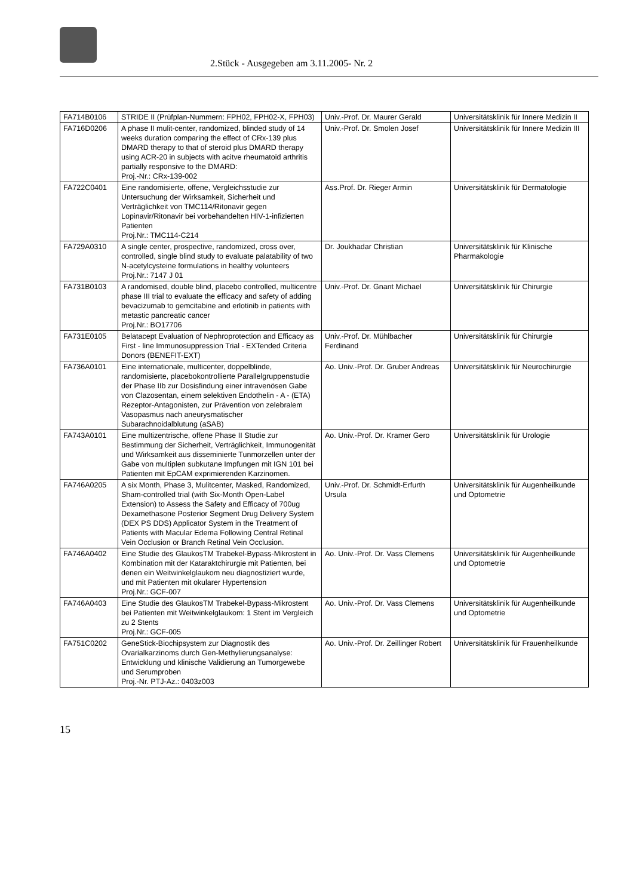2.Stück - Ausgegeben am 3.11.2005- Nr. 2
| FA714B0106 | STRIDE II (Prüfplan-Nummern: FPH02, FPH02-X, FPH03) | Univ.-Prof. Dr. Maurer Gerald | Universitätsklinik für Innere Medizin II |
| FA716D0206 | A phase II mulit-center, randomized, blinded study of 14 weeks duration comparing the effect of CRx-139 plus DMARD therapy to that of steroid plus DMARD therapy using ACR-20 in subjects with acitve rheumatoid arthritis partially responsive to the DMARD: Proj.-Nr.: CRx-139-002 | Univ.-Prof. Dr. Smolen Josef | Universitätsklinik für Innere Medizin III |
| FA722C0401 | Eine randomisierte, offene, Vergleichsstudie zur Untersuchung der Wirksamkeit, Sicherheit und Verträglichkeit von TMC114/Ritonavir gegen Lopinavir/Ritonavir bei vorbehandelten HIV-1-infizierten Patienten Proj.Nr.: TMC114-C214 | Ass.Prof. Dr. Rieger Armin | Universitätsklinik für Dermatologie |
| FA729A0310 | A single center, prospective, randomized, cross over, controlled, single blind study to evaluate palatability of two N-acetylcysteine formulations in healthy volunteers Proj.Nr.: 7147 J 01 | Dr. Joukhadar Christian | Universitätsklinik für Klinische Pharmakologie |
| FA731B0103 | A randomised, double blind, placebo controlled, multicentre phase III trial to evaluate the efficacy and safety of adding bevacizumab to gemcitabine and erlotinib in patients with metastic pancreatic cancer Proj.Nr.: BO17706 | Univ.-Prof. Dr. Gnant Michael | Universitätsklinik für Chirurgie |
| FA731E0105 | Belatacept Evaluation of Nephroprotection and Efficacy as First - line Immunosuppression Trial - EXTended Criteria Donors (BENEFIT-EXT) | Univ.-Prof. Dr. Mühlbacher Ferdinand | Universitätsklinik für Chirurgie |
| FA736A0101 | Eine internationale, multicenter, doppelblinde, randomisierte, placebokontrollierte Parallelgruppenstudie der Phase IIb zur Dosisfindung einer intravenösen Gabe von Clazosentan, einem selektiven Endothelin - A - (ETA) Rezeptor-Antagonisten, zur Prävention von zelebralem Vasopasmus nach aneurysmatischer Subarachnoidalblutung (aSAB) | Ao. Univ.-Prof. Dr. Gruber Andreas | Universitätsklinik für Neurochirurgie |
| FA743A0101 | Eine multizentrische, offene Phase II Studie zur Bestimmung der Sicherheit, Verträglichkeit, Immunogenität und Wirksamkeit aus disseminierte Tunmorzellen unter der Gabe von multiplen subkutane Impfungen mit IGN 101 bei Patienten mit EpCAM exprimierenden Karzinomen. | Ao. Univ.-Prof. Dr. Kramer Gero | Universitätsklinik für Urologie |
| FA746A0205 | A six Month, Phase 3, Mulitcenter, Masked, Randomized, Sham-controlled trial (with Six-Month Open-Label Extension) to Assess the Safety and Efficacy of 700ug Dexamethasone Posterior Segment Drug Delivery System (DEX PS DDS) Applicator System in the Treatment of Patients with Macular Edema Following Central Retinal Vein Occlusion or Branch Retinal Vein Occlusion. | Univ.-Prof. Dr. Schmidt-Erfurth Ursula | Universitätsklinik für Augenheilkunde und Optometrie |
| FA746A0402 | Eine Studie des GlaukosTM Trabekel-Bypass-Mikrostent in Kombination mit der Kataraktchirurgie mit Patienten, bei denen ein Weitwinkelglaukom neu diagnostiziert wurde, und mit Patienten mit okularer Hypertension Proj.Nr.: GCF-007 | Ao. Univ.-Prof. Dr. Vass Clemens | Universitätsklinik für Augenheilkunde und Optometrie |
| FA746A0403 | Eine Studie des GlaukosTM Trabekel-Bypass-Mikrostent bei Patienten mit Weitwinkelglaukom: 1 Stent im Vergleich zu 2 Stents Proj.Nr.: GCF-005 | Ao. Univ.-Prof. Dr. Vass Clemens | Universitätsklinik für Augenheilkunde und Optometrie |
| FA751C0202 | GeneStick-Biochipsystem zur Diagnostik des Ovarialkarzinoms durch Gen-Methylierungsanalyse: Entwicklung und klinische Validierung an Tumorgewebe und Serumproben Proj.-Nr. PTJ-Az.: 0403z003 | Ao. Univ.-Prof. Dr. Zeillinger Robert | Universitätsklinik für Frauenheilkunde |
15